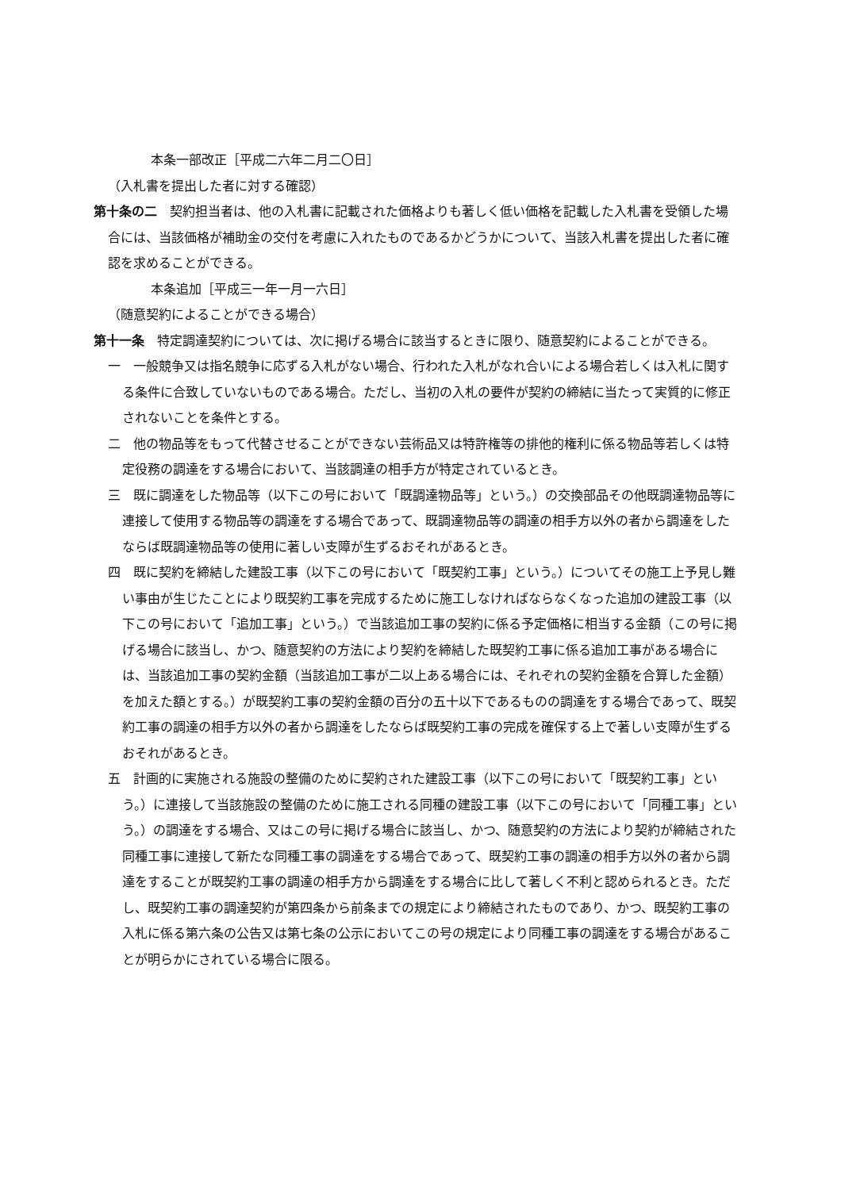本条一部改正［平成二六年二月二〇日］
（入札書を提出した者に対する確認）
第十条の二　契約担当者は、他の入札書に記載された価格よりも著しく低い価格を記載した入札書を受領した場合には、当該価格が補助金の交付を考慮に入れたものであるかどうかについて、当該入札書を提出した者に確認を求めることができる。
本条追加［平成三一年一月一六日］
（随意契約によることができる場合）
第十一条　特定調達契約については、次に掲げる場合に該当するときに限り、随意契約によることができる。
一　一般競争又は指名競争に応ずる入札がない場合、行われた入札がなれ合いによる場合若しくは入札に関する条件に合致していないものである場合。ただし、当初の入札の要件が契約の締結に当たって実質的に修正されないことを条件とする。
二　他の物品等をもって代替させることができない芸術品又は特許権等の排他的権利に係る物品等若しくは特定役務の調達をする場合において、当該調達の相手方が特定されているとき。
三　既に調達をした物品等（以下この号において「既調達物品等」という。）の交換部品その他既調達物品等に連接して使用する物品等の調達をする場合であって、既調達物品等の調達の相手方以外の者から調達をしたならば既調達物品等の使用に著しい支障が生ずるおそれがあるとき。
四　既に契約を締結した建設工事（以下この号において「既契約工事」という。）についてその施工上予見し難い事由が生じたことにより既契約工事を完成するために施工しなければならなくなった追加の建設工事（以下この号において「追加工事」という。）で当該追加工事の契約に係る予定価格に相当する金額（この号に掲げる場合に該当し、かつ、随意契約の方法により契約を締結した既契約工事に係る追加工事がある場合には、当該追加工事の契約金額（当該追加工事が二以上ある場合には、それぞれの契約金額を合算した金額）を加えた額とする。）が既契約工事の契約金額の百分の五十以下であるものの調達をする場合であって、既契約工事の調達の相手方以外の者から調達をしたならば既契約工事の完成を確保する上で著しい支障が生ずるおそれがあるとき。
五　計画的に実施される施設の整備のために契約された建設工事（以下この号において「既契約工事」という。）に連接して当該施設の整備のために施工される同種の建設工事（以下この号において「同種工事」という。）の調達をする場合、又はこの号に掲げる場合に該当し、かつ、随意契約の方法により契約が締結された同種工事に連接して新たな同種工事の調達をする場合であって、既契約工事の調達の相手方以外の者から調達をすることが既契約工事の調達の相手方から調達をする場合に比して著しく不利と認められるとき。ただし、既契約工事の調達契約が第四条から前条までの規定により締結されたものであり、かつ、既契約工事の入札に係る第六条の公告又は第七条の公示においてこの号の規定により同種工事の調達をする場合があることが明らかにされている場合に限る。